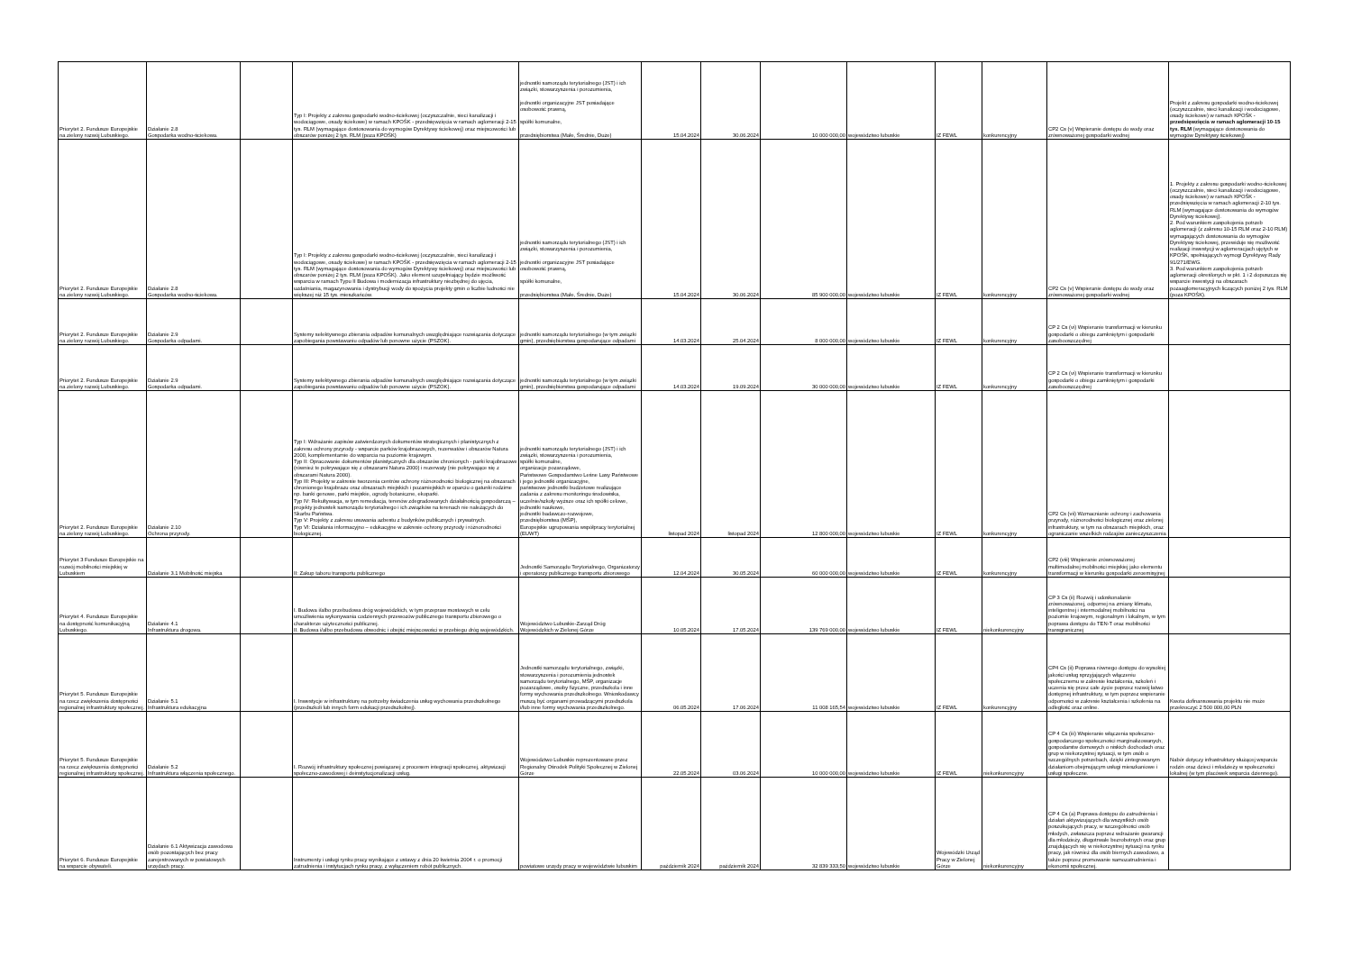| Priorytet 2. Fundusze Europejskie na zielony rozwój Lubuskiego. | Działanie 2.8 Gospodarka wodno-ściekowa. | | Typ I: Projekty z zakresu gospodarki wodno-ściekowej (oczyszczalnie, sieci kanalizacji i wodociągowe, osady ściekowe) w ramach KPOŚK - przedsięwzięcia w ramach aglomeracji 2-15 tys. RLM (wymagające dostosowania do wymogów Dyrektywy ściekowej) oraz miejscowości lub obszarów poniżej 2 tys. RLM (poza KPOŚK) | jednostki samorządu terytorialnego (JST) i ich związki, stowarzyszenia i porozumienia, jednostki organizacyjne JST posiadające osobowość prawną, spółki komunalne, przedsiębiorstwa (Małe, Średnie, Duże) | 15.04.2024 | 30.06.2024 | 10 000 000,00 | województwo lubuskie | IZ FEWL | konkurencyjny | CP2 Cs (v) Wspieranie dostępu do wody oraz zrównoważonej gospodarki wodnej | Projekt z zakresu gospodarki wodno-ściekowej (oczyszczalnie, sieci kanalizacji i wodociągowe, osady ściekowe) w ramach KPOŚK - przedsięwzięcia w ramach aglomeracji 10-15 tys. RLM (wymagające dostosowania do wymogów Dyrektywy ściekowej) |
| Priorytet 2. Fundusze Europejskie na zielony rozwój Lubuskiego. | Działanie 2.8 Gospodarka wodno-ściekowa. | | Typ I: Projekty z zakresu gospodarki wodno-ściekowej (oczyszczalnie, sieci kanalizacji i wodociągowe, osady ściekowe) w ramach KPOŚK - przedsięwzięcia w ramach aglomeracji 2-15 tys. RLM (wymagające dostosowania do wymogów Dyrektywy ściekowej) oraz miejscowości lub obszarów poniżej 2 tys. RLM (poza KPOŚK). Jako element uzupełniający będzie możliwość wsparcia w ramach Typu II Budowa i modernizacja infrastruktury niezbędnej do ujęcia, uzdatniania, magazynowania i dystrybucji wody do spożycia projekty gmin o liczbie ludności nie większej niż 15 tys. mieszkańców. | jednostki samorządu terytorialnego (JST) i ich związki, stowarzyszenia i porozumienia, jednostki organizacyjne JST posiadające osobowość prawną, spółki komunalne, przedsiębiorstwa (Małe, Średnie, Duże) | 15.04.2024 | 30.06.2024 | 85 900 000,00 | województwo lubuskie | IZ FEWL | konkurencyjny | CP2 Cs (v) Wspieranie dostępu do wody oraz zrównoważonej gospodarki wodnej | 1. Projekty z zakresu gospodarki wodno-ściekowej (oczyszczalnie, sieci kanalizacji i wodociągowe, osady ściekowe) w ramach KPOŚK - przedsięwzięcia w ramach aglomeracji 2-10 tys. RLM (wymagające dostosowania do wymogów Dyrektywy ściekowej). 2. Pod warunkiem zaspokojenia potrzeb aglomeracji (z zakresu 10-15 RLM oraz 2-10 RLM) wymagających dostosowania do wymogów Dyrektywy ściekowej, przewiduje się możliwość realizacji inwestycji w aglomeracjach ujętych w KPOŚK, spełniających wymogi Dyrektywy Rady 91/271/EWG. 3. Pod warunkiem zaspokojenia potrzeb aglomeracji określonych w pkt. 1 i 2 dopuszcza się wsparcie inwestycji na obszarach pozaaglomeracyjnych liczących poniżej 2 tys. RLM (poza KPOŚK). |
| Priorytet 2. Fundusze Europejskie na zielony rozwój Lubuskiego. | Działanie 2.9 Gospodarka odpadami. | | Systemy selektywnego zbierania odpadów komunalnych uwzględniające rozwiązania dotyczące zapobiegania powstawaniu odpadów lub ponowne użycie (PSZOK). | jednostki samorządu terytorialnego (w tym związki gmin), przedsiębiorstwa gospodarujące odpadami | 14.03.2024 | 25.04.2024 | 8 000 000,00 | województwo lubuskie | IZ FEWL | konkurencyjny | CP 2 Cs (vi) Wspieranie transformacji w kierunku gospodarki o obiegu zamkniętym i gospodarki zasobooszczędnej | |
| Priorytet 2. Fundusze Europejskie na zielony rozwój Lubuskiego. | Działanie 2.9 Gospodarka odpadami. | | Systemy selektywnego zbierania odpadów komunalnych uwzględniające rozwiązania dotyczące zapobiegania powstawaniu odpadów lub ponowne użycie (PSZOK). | jednostki samorządu terytorialnego (w tym związki gmin), przedsiębiorstwa gospodarujące odpadami | 14.03.2024 | 19.09.2024 | 30 000 000,00 | województwo lubuskie | IZ FEWL | konkurencyjny | CP 2 Cs (vi) Wspieranie transformacji w kierunku gospodarki o obiegu zamkniętym i gospodarki zasobooszczędnej | |
| Priorytet 2. Fundusze Europejskie na zielony rozwój Lubuskiego. | Działanie 2.10 Ochrona przyrody. | | Typ I: Wdrażanie zapisów zatwierdzonych dokumentów strategicznych i planistycznych z zakresu ochrony przyrody - wsparcie parków krajobrazowych, rezerwatów i obszarów Natura 2000, komplementarnie do wsparcia na poziomie krajowym. Typ II: Opracowanie dokumentów planistycznych dla obszarów chronionych - parki krajobrazowe (również te pokrywające się z obszarami Natura 2000) i rezerwaty (nie pokrywające się z obszarami Natura 2000). Typ III: Projekty w zakresie tworzenia centrów ochrony różnorodności biologicznej na obszarach chronionego krajobrazu oraz obszarach miejskich i pozamiejskich w oparciu o gatunki rodzime np. banki genowe, parki miejskie, ogrody botaniczne, ekoparki. Typ IV: Rekultywacja, w tym remediacja, terenów zdegradowanych działalnością gospodarczą – projekty jednostek samorządu terytorialnego i ich związków na terenach nie należących do Skarbu Państwa. Typ V: Projekty z zakresu usuwania azbestu z budynków publicznych i prywatnych. Typ VI: Działania informacyjno – edukacyjne w zakresie ochrony przyrody i różnorodności biologicznej. | jednostki samorządu terytorialnego (JST) i ich związki, stowarzyszenia i porozumienia, spółki komunalne, organizacje pozarządowe, Państwowe Gospodarstwo Leśne Lasy Państwowe i jego jednostki organizacyjne, państwowe jednostki budżetowe realizujące zadania z zakresu monitoringu środowiska, uczelnie/szkoły wyższe oraz ich spółki celowe, jednostki naukowe, jednostki badawczo-rozwojowe, przedsiębiorstwa (MŚP), Europejskie ugrupowania współpracy terytorialnej (EUWT) | listopad 2024 | listopad 2024 | 12 800 000,00 | województwo lubuskie | IZ FEWL | konkurencyjny | CP2 Cs (vii) Wzmacnianie ochrony i zachowania przyrody, różnorodności biologicznej oraz zielonej infrastruktury, w tym na obszarach miejskich, oraz ograniczanie wszelkich rodzajów zanieczyszczenia | |
| Priorytet 3 Fundusze Europejskie na rozwój mobilności miejskiej w Lubuskiem | Działanie 3.1 Mobilność miejska | | II: Zakup taboru transportu publicznego | Jednostki Samorządu Terytorialnego, Organizatorzy i operatorzy publicznego transportu zbiorowego | 12.04.2024 | 30.05.2024 | 60 000 000,00 | województwo lubuskie | IZ FEWL | konkurencyjny | CP2 (viii) Wspieranie zrównoważonej multimodalnej mobilności miejskiej jako elementu transformacji w kierunku gospodarki zeroemisyjnej | |
| Priorytet 4. Fundusze Europejskie na dostępność komunikacyjną Lubuskiego. | Działanie 4.1 Infrastruktura drogowa. | | I. Budowa i/albo przebudowa dróg wojewódzkich, w tym przepraw mostowych w celu umożliwienia wykonywania codziennych przewozów publicznego transportu zbiorowego o charakterze użyteczności publicznej. II. Budowa i/albo przebudowa obwodnic i obejść miejscowości w przebiegu dróg wojewódzkich. | Województwo Lubuskie-Zarząd Dróg Wojewódzkich w Zielonej Górze | 10.05.2024 | 17.05.2024 | 139 769 000,00 | województwo lubuskie | IZ FEWL | niekonkurencyjny | CP 3 Cs (ii) Rozwój i udoskonalanie zrównoważonej, odpornej na zmiany klimatu, inteligentnej i intermodalnej mobilności na poziomie krajowym, regionalnym i lokalnym, w tym poprawa dostępu do TEN-T oraz mobilności transgranicznej | |
| Priorytet 5. Fundusze Europejskie na rzecz zwiększenia dostępności regionalnej infrastruktury społecznej. | Działanie 5.1 Infrastruktura edukacyjna | | I. Inwestycje w infrastrukturę na potrzeby świadczenia usług wychowania przedszkolnego (przedszkoli lub innych form edukacji przedszkolnej). | Jednostki samorządu terytorialnego, związki, stowarzyszenia i porozumienia jednostek samorządu terytorialnego, MŚP, organizacje pozarządowe, osoby fizyczne, przedszkola i inne formy wychowania przedszkolnego. Wnioskodawcy muszą być organami prowadzącymi przedszkola i/lub inne formy wychowania przedszkolnego. | 06.05.2024 | 17.06.2024 | 11 008 165,54 | województwo lubuskie | IZ FEWL | konkurencyjny | CP4 Cs (ii) Poprawa równego dostępu do wysokiej jakości usług sprzyjających włączeniu społecznemu w zakresie kształcenia, szkoleń i uczenia się przez całe życie poprzez rozwój łatwo dostępnej infrastruktury, w tym poprzez wspieranie odporności w zakresie kształcenia i szkolenia na odległość oraz online. | Kwota dofinansowania projektu nie może przekroczyć 2 500 000,00 PLN |
| Priorytet 5. Fundusze Europejskie na rzecz zwiększenia dostępności regionalnej infrastruktury społecznej. | Działanie 5.2 Infrastruktura włączenia społecznego. | | I. Rozwój infrastruktury społecznej powiązanej z procesem integracji społecznej, aktywizacji społeczno-zawodowej i deinstytucjonalizacji usług. | Województwo Lubuskie reprezentowane przez Regionalny Ośrodek Polityki Społecznej w Zielonej Górze | 22.05.2024 | 03.06.2024 | 10 000 000,00 | województwo lubuskie | IZ FEWL | niekonkurencyjny | CP 4 Cs (iii) Wspieranie włączenia społeczno-gospodarczego społeczności marginalizowanych, gospodarstw domowych o niskich dochodach oraz grup w niekorzystnej sytuacji, w tym osób o szczególnych potrzebach, dzięki zintegrowanym działaniom obejmującym usługi mieszkaniowe i usługi społeczne. | Nabór dotyczy infrastruktury służącej wsparciu rodzin oraz dzieci i młodzieży w społeczności lokalnej (w tym placówek wsparcia dziennego). |
| Priorytet 6. Fundusze Europejskie na wsparcie obywateli. | Działanie 6.1 Aktywizacja zawodowa osób pozostających bez pracy zarejestrowanych w powiatowych urzędach pracy. | | Instrumenty i usługi rynku pracy wynikające z ustawy z dnia 20 kwietnia 2004 r. o promocji zatrudnienia i instytucjach rynku pracy, z wyłączeniem robót publicznych. | powiatowe urzędy pracy w województwie lubuskim | październik 2024 | październik 2024 | 32 839 333,50 | województwo lubuskie | Wojewódzki Urząd Pracy w Zielonej Górze | niekonkurencyjny | CP 4 Cs (a) Poprawa dostępu do zatrudnienia i działań aktywizujących dla wszystkich osób poszukujących pracy, w szczególności osób młodych, zwłaszcza poprzez wdrażanie gwarancji dla młodzieży, długotrwale bezrobotnych oraz grup znajdujących się w niekorzystnej sytuacji na rynku pracy, jak również dla osób biernych zawodowo, a także poprzez promowanie samozatrudnienia i ekonomii społecznej. | |